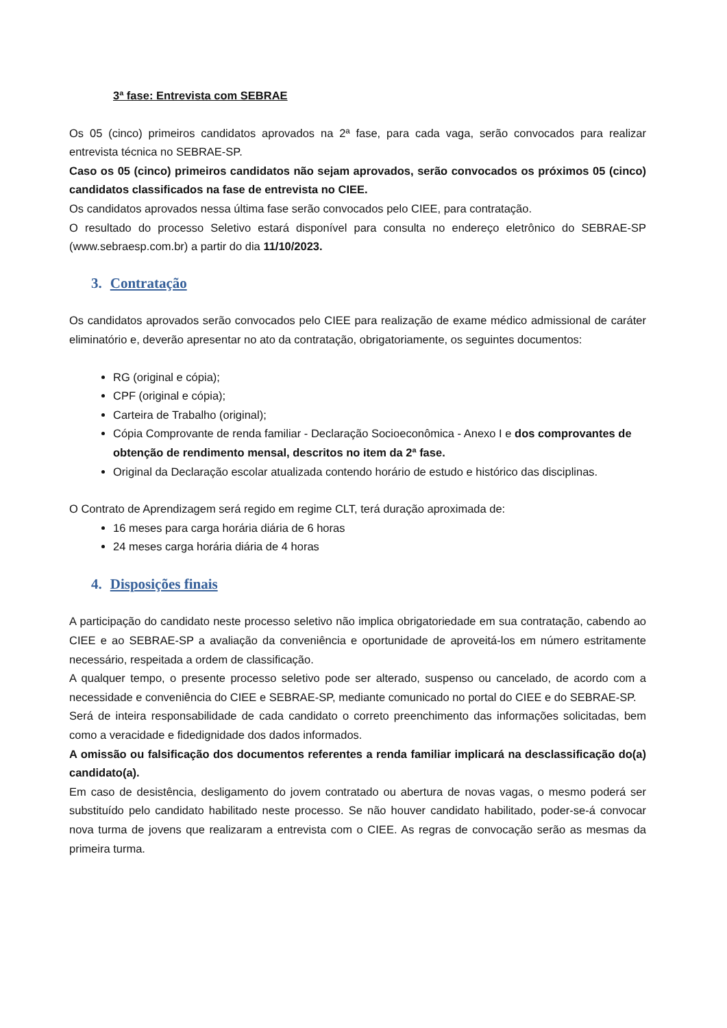3ª fase: Entrevista com SEBRAE
Os 05 (cinco) primeiros candidatos aprovados na 2ª fase, para cada vaga, serão convocados para realizar entrevista técnica no SEBRAE-SP.
Caso os 05 (cinco) primeiros candidatos não sejam aprovados, serão convocados os próximos 05 (cinco) candidatos classificados na fase de entrevista no CIEE.
Os candidatos aprovados nessa última fase serão convocados pelo CIEE, para contratação.
O resultado do processo Seletivo estará disponível para consulta no endereço eletrônico do SEBRAE-SP (www.sebraesp.com.br) a partir do dia 11/10/2023.
3. Contratação
Os candidatos aprovados serão convocados pelo CIEE para realização de exame médico admissional de caráter eliminatório e, deverão apresentar no ato da contratação, obrigatoriamente, os seguintes documentos:
RG (original e cópia);
CPF (original e cópia);
Carteira de Trabalho (original);
Cópia Comprovante de renda familiar - Declaração Socioeconômica - Anexo I e dos comprovantes de obtenção de rendimento mensal, descritos no item da 2ª fase.
Original da Declaração escolar atualizada contendo horário de estudo e histórico das disciplinas.
O Contrato de Aprendizagem será regido em regime CLT, terá duração aproximada de:
16 meses para carga horária diária de 6 horas
24 meses carga horária diária de 4 horas
4. Disposições finais
A participação do candidato neste processo seletivo não implica obrigatoriedade em sua contratação, cabendo ao CIEE e ao SEBRAE-SP a avaliação da conveniência e oportunidade de aproveitá-los em número estritamente necessário, respeitada a ordem de classificação.
A qualquer tempo, o presente processo seletivo pode ser alterado, suspenso ou cancelado, de acordo com a necessidade e conveniência do CIEE e SEBRAE-SP, mediante comunicado no portal do CIEE e do SEBRAE-SP.
Será de inteira responsabilidade de cada candidato o correto preenchimento das informações solicitadas, bem como a veracidade e fidedignidade dos dados informados.
A omissão ou falsificação dos documentos referentes a renda familiar implicará na desclassificação do(a) candidato(a).
Em caso de desistência, desligamento do jovem contratado ou abertura de novas vagas, o mesmo poderá ser substituído pelo candidato habilitado neste processo. Se não houver candidato habilitado, poder-se-á convocar nova turma de jovens que realizaram a entrevista com o CIEE. As regras de convocação serão as mesmas da primeira turma.